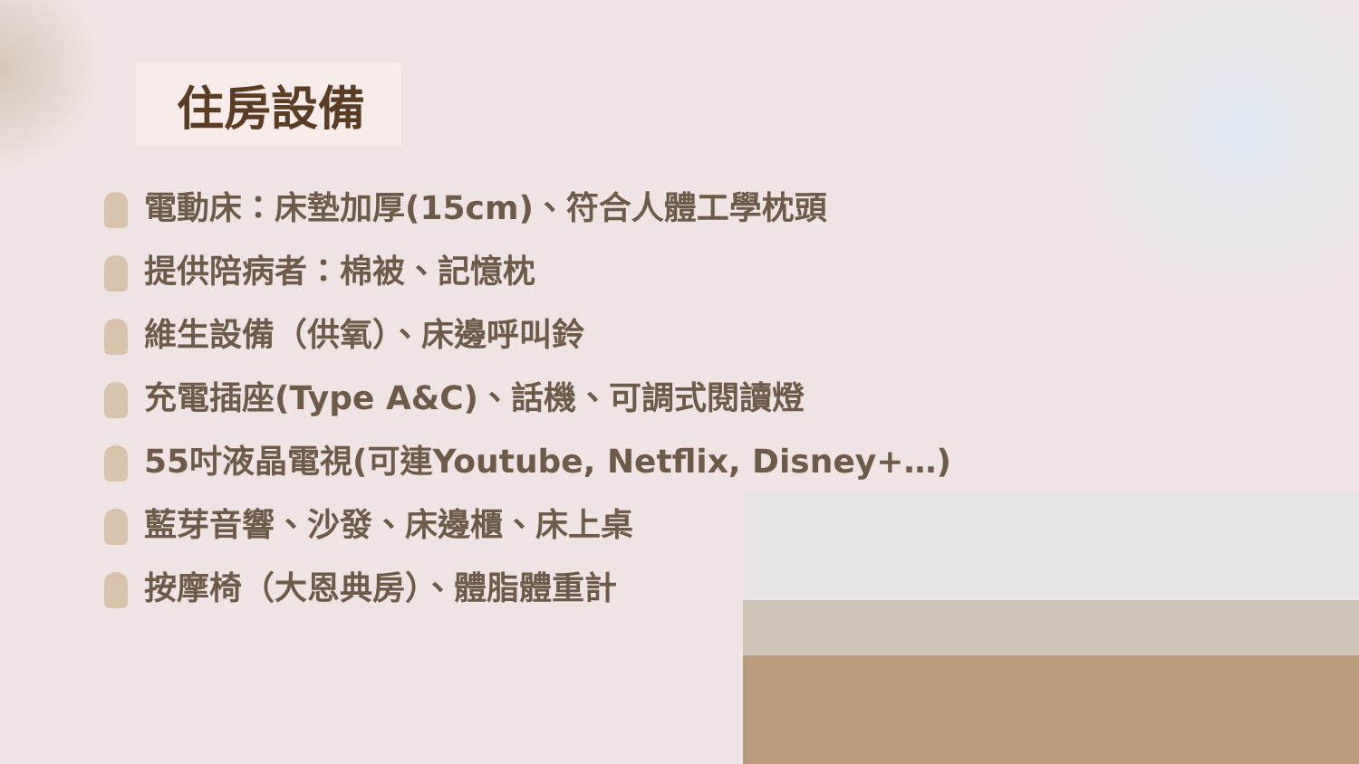住房設備
電動床：床墊加厚(15cm)、符合人體工學枕頭
提供陪病者：棉被、記憶枕
維生設備（供氧）、床邊呼叫鈴
充電插座(Type A&C)、話機、可調式閱讀燈
55吋液晶電視(可連Youtube, Netflix, Disney+…)
藍芽音響、沙發、床邊櫃、床上桌
按摩椅（大恩典房）、體脂體重計